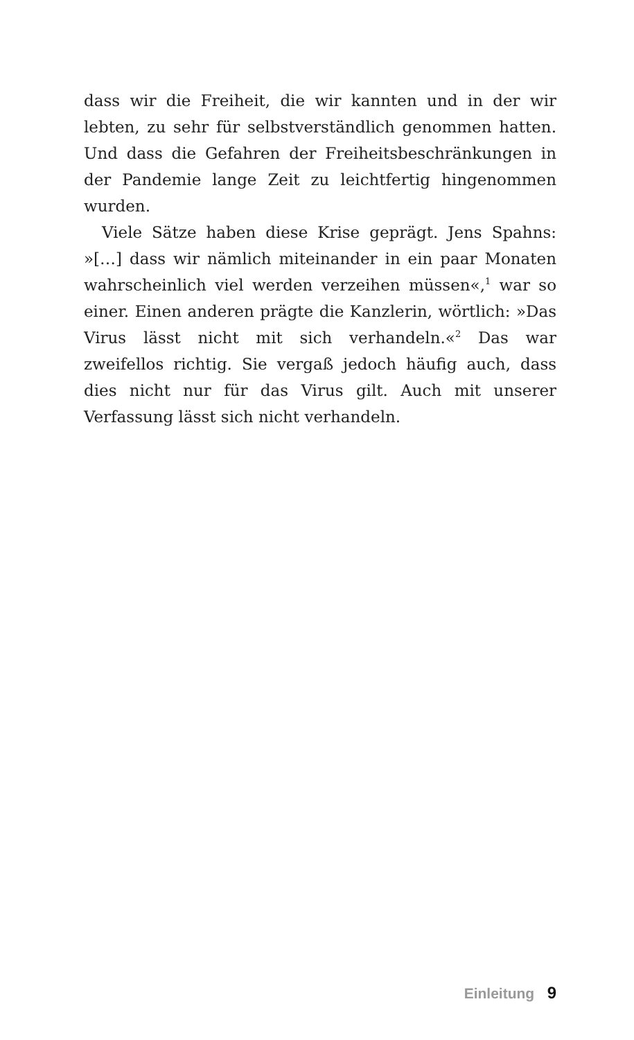dass wir die Freiheit, die wir kannten und in der wir lebten, zu sehr für selbstverständlich genommen hatten. Und dass die Gefahren der Freiheitsbeschränkungen in der Pandemie lange Zeit zu leichtfertig hingenommen wurden.
Viele Sätze haben diese Krise geprägt. Jens Spahns: »[…] dass wir nämlich miteinander in ein paar Monaten wahrscheinlich viel werden verzeihen müssen«,<sup>1</sup> war so einer. Einen anderen prägte die Kanzlerin, wörtlich: »Das Virus lässt nicht mit sich verhandeln.«<sup>2</sup> Das war zweifellos richtig. Sie vergaß jedoch häufig auch, dass dies nicht nur für das Virus gilt. Auch mit unserer Verfassung lässt sich nicht verhandeln.
Einleitung 9